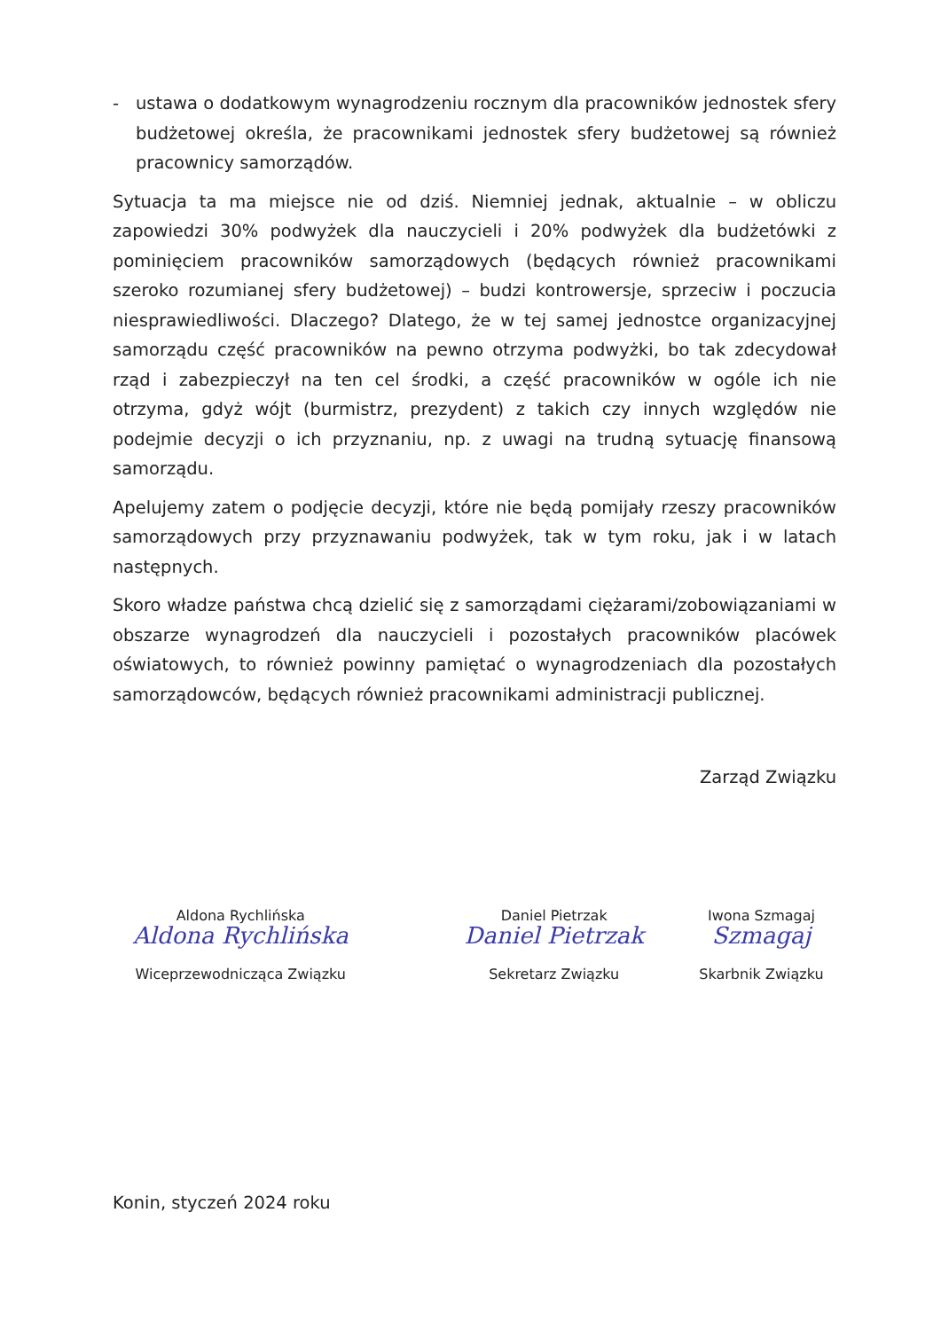- ustawa o dodatkowym wynagrodzeniu rocznym dla pracowników jednostek sfery budżetowej określa, że pracownikami jednostek sfery budżetowej są również pracownicy samorządów.
Sytuacja ta ma miejsce nie od dziś. Niemniej jednak, aktualnie – w obliczu zapowiedzi 30% podwyżek dla nauczycieli i 20% podwyżek dla budżetówki z pominięciem pracowników samorządowych (będących również pracownikami szeroko rozumianej sfery budżetowej) – budzi kontrowersje, sprzeciw i poczucia niesprawiedliwości. Dlaczego? Dlatego, że w tej samej jednostce organizacyjnej samorządu część pracowników na pewno otrzyma podwyżki, bo tak zdecydował rząd i zabezpieczył na ten cel środki, a część pracowników w ogóle ich nie otrzyma, gdyż wójt (burmistrz, prezydent) z takich czy innych względów nie podejmie decyzji o ich przyznaniu, np. z uwagi na trudną sytuację finansową samorządu.
Apelujemy zatem o podjęcie decyzji, które nie będą pomijały rzeszy pracowników samorządowych przy przyznawaniu podwyżek, tak w tym roku, jak i w latach następnych.
Skoro władze państwa chcą dzielić się z samorządami ciężarami/zobowiązaniami w obszarze wynagrodzeń dla nauczycieli i pozostałych pracowników placówek oświatowych, to również powinny pamiętać o wynagrodzeniach dla pozostałych samorządowców, będących również pracownikami administracji publicznej.
Zarząd Związku
Aldona Rychlińska
Aldona Rychlińska
Wiceprzewodnicząca Związku
Daniel Pietrzak
Daniel Pietrzak
Sekretarz Związku
Iwona Szmagaj
Szmagaj
Skarbnik Związku
Konin, styczeń 2024 roku